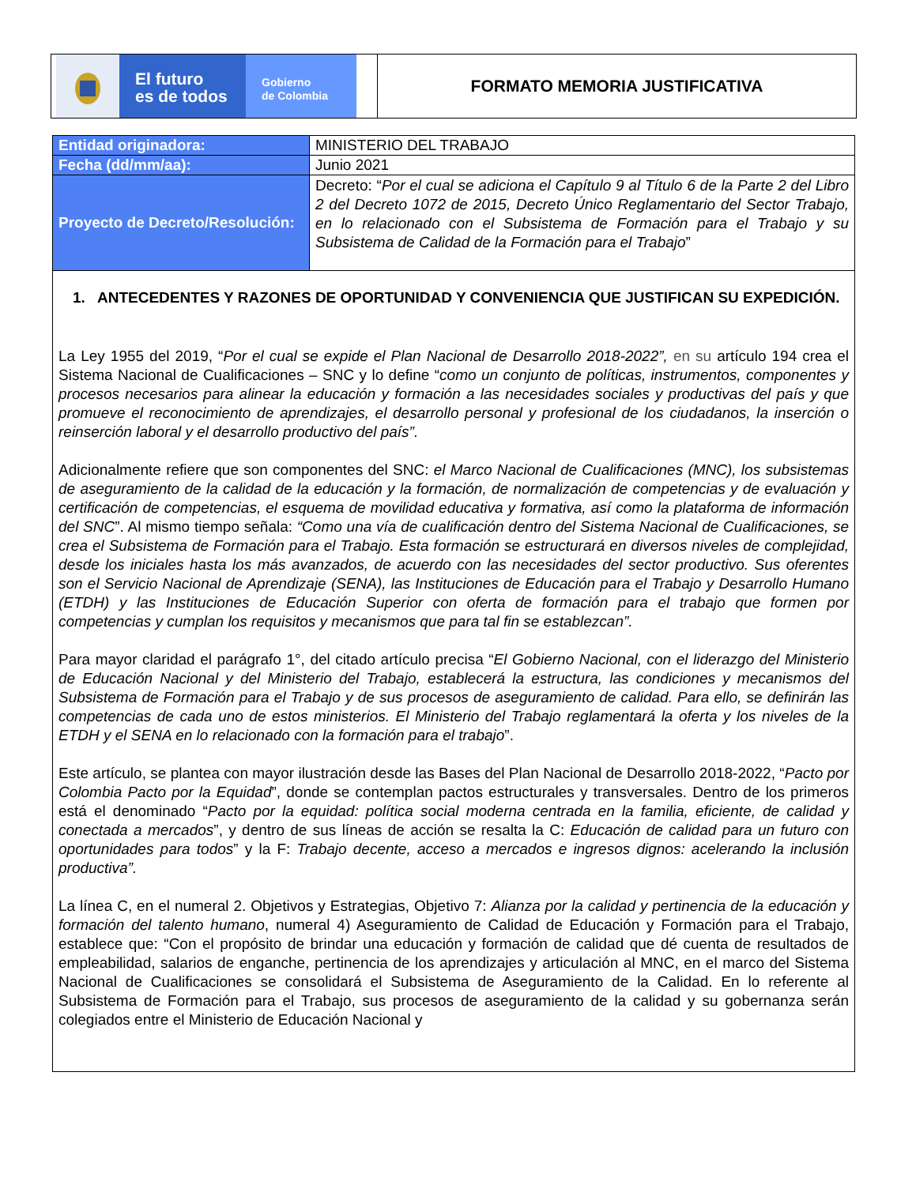El futuro
es de todos
Gobierno
de Colombia
FORMATO MEMORIA JUSTIFICATIVA
| Entidad originadora: | MINISTERIO DEL TRABAJO |
| Fecha (dd/mm/aa): | Junio 2021 |
| Proyecto de Decreto/Resolución: | Decreto: “ Por el cual se adiciona el Capítulo 9 al Título 6 de la Parte 2 del Libro 2 del Decreto 1072 de 2015, Decreto Único Reglamentario del Sector Trabajo, en lo relacionado con el Subsistema de Formación para el Trabajo y su Subsistema de Calidad de la Formación para el Trabajo ” |
1. ANTECEDENTES Y RAZONES DE OPORTUNIDAD Y CONVENIENCIA QUE JUSTIFICAN SU EXPEDICIÓN.
La Ley 1955 del 2019, “Por el cual se expide el Plan Nacional de Desarrollo 2018-2022”, en su artículo 194 crea el Sistema Nacional de Cualificaciones – SNC y lo define “como un conjunto de políticas, instrumentos, componentes y procesos necesarios para alinear la educación y formación a las necesidades sociales y productivas del país y que promueve el reconocimiento de aprendizajes, el desarrollo personal y profesional de los ciudadanos, la inserción o reinserción laboral y el desarrollo productivo del país”.
Adicionalmente refiere que son componentes del SNC: el Marco Nacional de Cualificaciones (MNC), los subsistemas de aseguramiento de la calidad de la educación y la formación, de normalización de competencias y de evaluación y certificación de competencias, el esquema de movilidad educativa y formativa, así como la plataforma de información del SNC”. Al mismo tiempo señala: “Como una vía de cualificación dentro del Sistema Nacional de Cualificaciones, se crea el Subsistema de Formación para el Trabajo. Esta formación se estructurará en diversos niveles de complejidad, desde los iniciales hasta los más avanzados, de acuerdo con las necesidades del sector productivo. Sus oferentes son el Servicio Nacional de Aprendizaje (SENA), las Instituciones de Educación para el Trabajo y Desarrollo Humano (ETDH) y las Instituciones de Educación Superior con oferta de formación para el trabajo que formen por competencias y cumplan los requisitos y mecanismos que para tal fin se establezcan”.
Para mayor claridad el parágrafo 1°, del citado artículo precisa “El Gobierno Nacional, con el liderazgo del Ministerio de Educación Nacional y del Ministerio del Trabajo, establecerá la estructura, las condiciones y mecanismos del Subsistema de Formación para el Trabajo y de sus procesos de aseguramiento de calidad. Para ello, se definirán las competencias de cada uno de estos ministerios. El Ministerio del Trabajo reglamentará la oferta y los niveles de la ETDH y el SENA en lo relacionado con la formación para el trabajo”.
Este artículo, se plantea con mayor ilustración desde las Bases del Plan Nacional de Desarrollo 2018-2022, “Pacto por Colombia Pacto por la Equidad”, donde se contemplan pactos estructurales y transversales. Dentro de los primeros está el denominado “Pacto por la equidad: política social moderna centrada en la familia, eficiente, de calidad y conectada a mercados”, y dentro de sus líneas de acción se resalta la C: Educación de calidad para un futuro con oportunidades para todos” y la F: Trabajo decente, acceso a mercados e ingresos dignos: acelerando la inclusión productiva”.
La línea C, en el numeral 2. Objetivos y Estrategias, Objetivo 7: Alianza por la calidad y pertinencia de la educación y formación del talento humano, numeral 4) Aseguramiento de Calidad de Educación y Formación para el Trabajo, establece que: “Con el propósito de brindar una educación y formación de calidad que dé cuenta de resultados de empleabilidad, salarios de enganche, pertinencia de los aprendizajes y articulación al MNC, en el marco del Sistema Nacional de Cualificaciones se consolidará el Subsistema de Aseguramiento de la Calidad. En lo referente al Subsistema de Formación para el Trabajo, sus procesos de aseguramiento de la calidad y su gobernanza serán colegiados entre el Ministerio de Educación Nacional y